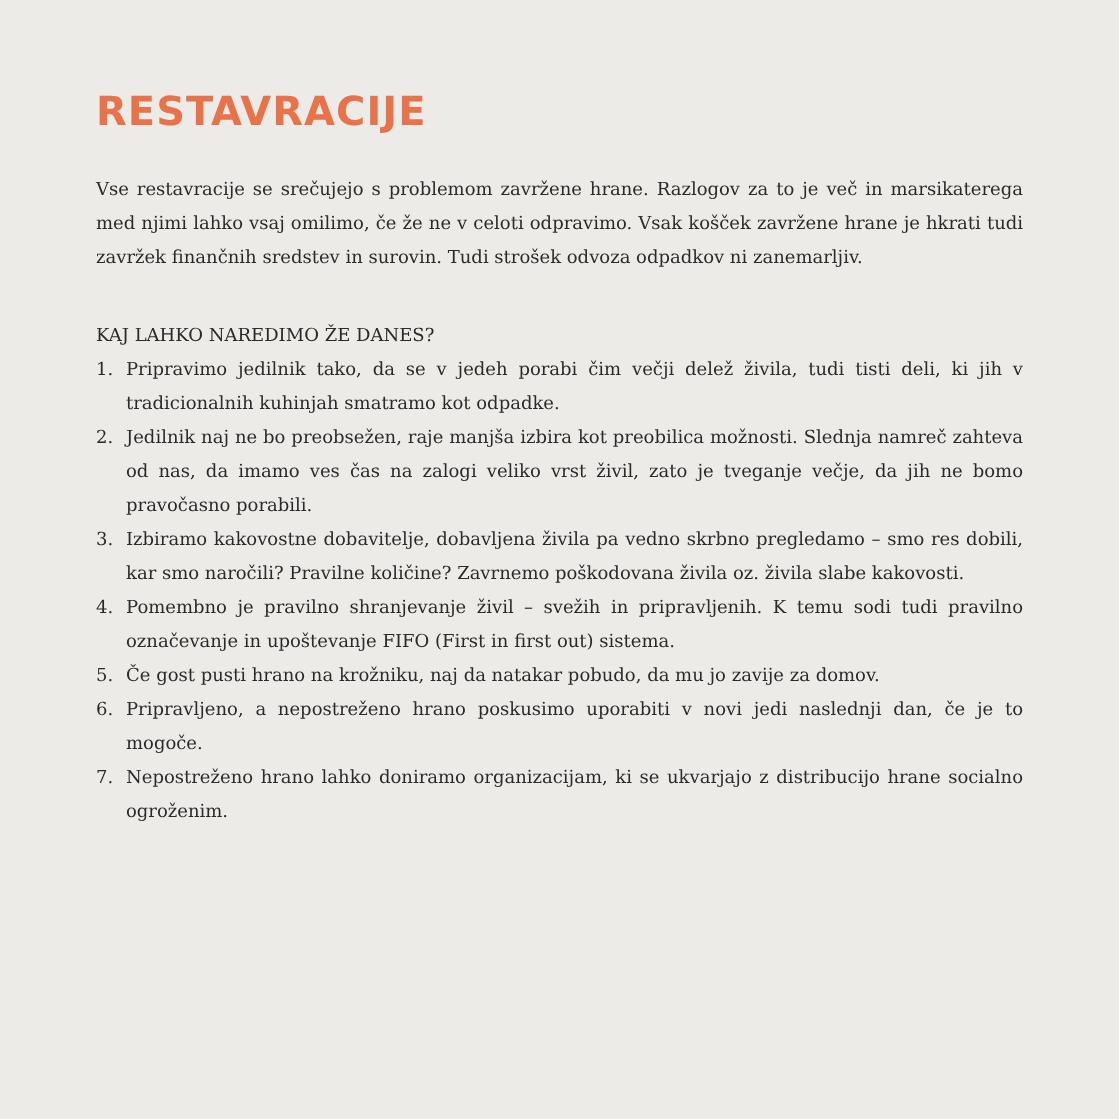RESTAVRACIJE
Vse restavracije se srečujejo s problemom zavržene hrane. Razlogov za to je več in marsikaterega med njimi lahko vsaj omilimo, če že ne v celoti odpravimo. Vsak košček zavržene hrane je hkrati tudi zavržek finančnih sredstev in surovin. Tudi strošek odvoza odpadkov ni zanemarljiv.
KAJ LAHKO NAREDIMO ŽE DANES?
1. Pripravimo jedilnik tako, da se v jedeh porabi čim večji delež živila, tudi tisti deli, ki jih v tradicionalnih kuhinjah smatramo kot odpadke.
2. Jedilnik naj ne bo preobsežen, raje manjša izbira kot preobilica možnosti. Slednja namreč zahteva od nas, da imamo ves čas na zalogi veliko vrst živil, zato je tveganje večje, da jih ne bomo pravočasno porabili.
3. Izbiramo kakovostne dobavitelje, dobavljena živila pa vedno skrbno pregledamo – smo res dobili, kar smo naročili? Pravilne količine? Zavrnemo poškodovana živila oz. živila slabe kakovosti.
4. Pomembno je pravilno shranjevanje živil – svežih in pripravljenih. K temu sodi tudi pravilno označevanje in upoštevanje FIFO (First in first out) sistema.
5. Če gost pusti hrano na krožniku, naj da natakar pobudo, da mu jo zavije za domov.
6. Pripravljeno, a nepostreženo hrano poskusimo uporabiti v novi jedi naslednji dan, če je to mogoče.
7. Nepostreženo hrano lahko doniramo organizacijam, ki se ukvarjajo z distribucijo hrane socialno ogroženim.